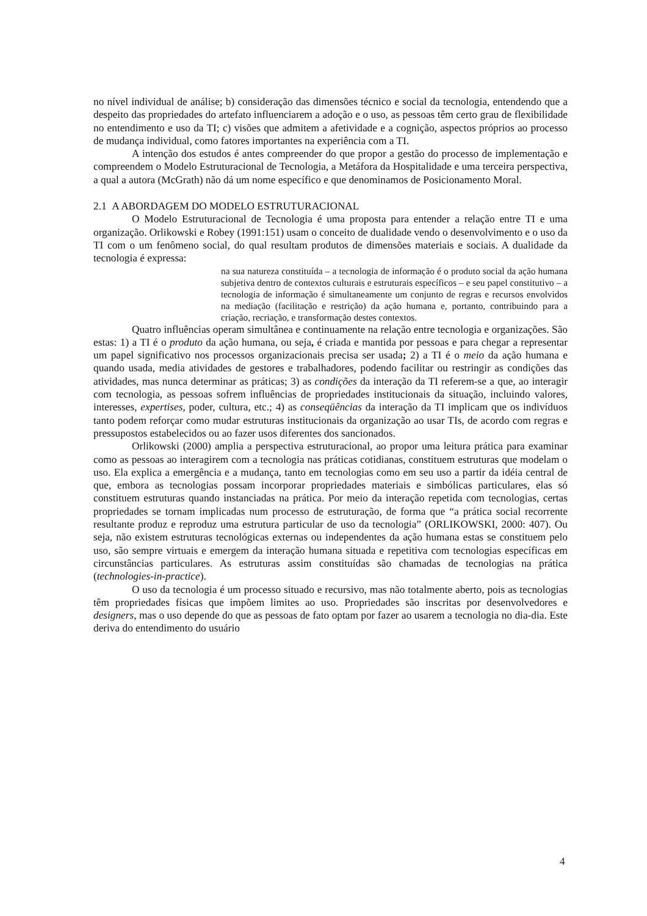no nível individual de análise; b) consideração das dimensões técnico e social da tecnologia, entendendo que a despeito das propriedades do artefato influenciarem a adoção e o uso, as pessoas têm certo grau de flexibilidade no entendimento e uso da TI; c) visões que admitem a afetividade e a cognição, aspectos próprios ao processo de mudança individual, como fatores importantes na experiência com a TI.
A intenção dos estudos é antes compreender do que propor a gestão do processo de implementação e compreendem o Modelo Estruturacional de Tecnologia, a Metáfora da Hospitalidade e uma terceira perspectiva, a qual a autora (McGrath) não dá um nome específico e que denominamos de Posicionamento Moral.
2.1 A ABORDAGEM DO MODELO ESTRUTURACIONAL
O Modelo Estruturacional de Tecnologia é uma proposta para entender a relação entre TI e uma organização. Orlikowski e Robey (1991:151) usam o conceito de dualidade vendo o desenvolvimento e o uso da TI com o um fenômeno social, do qual resultam produtos de dimensões materiais e sociais. A dualidade da tecnologia é expressa:
na sua natureza constituída – a tecnologia de informação é o produto social da ação humana subjetiva dentro de contextos culturais e estruturais específicos – e seu papel constitutivo – a tecnologia de informação é simultaneamente um conjunto de regras e recursos envolvidos na mediação (facilitação e restrição) da ação humana e, portanto, contribuindo para a criação, recriação, e transformação destes contextos.
Quatro influências operam simultânea e continuamente na relação entre tecnologia e organizações. São estas: 1) a TI é o produto da ação humana, ou seja, é criada e mantida por pessoas e para chegar a representar um papel significativo nos processos organizacionais precisa ser usada; 2) a TI é o meio da ação humana e quando usada, media atividades de gestores e trabalhadores, podendo facilitar ou restringir as condições das atividades, mas nunca determinar as práticas; 3) as condições da interação da TI referem-se a que, ao interagir com tecnologia, as pessoas sofrem influências de propriedades institucionais da situação, incluindo valores, interesses, expertises, poder, cultura, etc.; 4) as conseqüências da interação da TI implicam que os indivíduos tanto podem reforçar como mudar estruturas institucionais da organização ao usar TIs, de acordo com regras e pressupostos estabelecidos ou ao fazer usos diferentes dos sancionados.
Orlikowski (2000) amplia a perspectiva estruturacional, ao propor uma leitura prática para examinar como as pessoas ao interagirem com a tecnologia nas práticas cotidianas, constituem estruturas que modelam o uso. Ela explica a emergência e a mudança, tanto em tecnologias como em seu uso a partir da idéia central de que, embora as tecnologias possam incorporar propriedades materiais e simbólicas particulares, elas só constituem estruturas quando instanciadas na prática. Por meio da interação repetida com tecnologias, certas propriedades se tornam implicadas num processo de estruturação, de forma que “a prática social recorrente resultante produz e reproduz uma estrutura particular de uso da tecnologia” (ORLIKOWSKI, 2000: 407). Ou seja, não existem estruturas tecnológicas externas ou independentes da ação humana estas se constituem pelo uso, são sempre virtuais e emergem da interação humana situada e repetitiva com tecnologias específicas em circunstâncias particulares. As estruturas assim constituídas são chamadas de tecnologias na prática (technologies-in-practice).
O uso da tecnologia é um processo situado e recursivo, mas não totalmente aberto, pois as tecnologias têm propriedades físicas que impõem limites ao uso. Propriedades são inscritas por desenvolvedores e designers, mas o uso depende do que as pessoas de fato optam por fazer ao usarem a tecnologia no dia-dia. Este deriva do entendimento do usuário
4